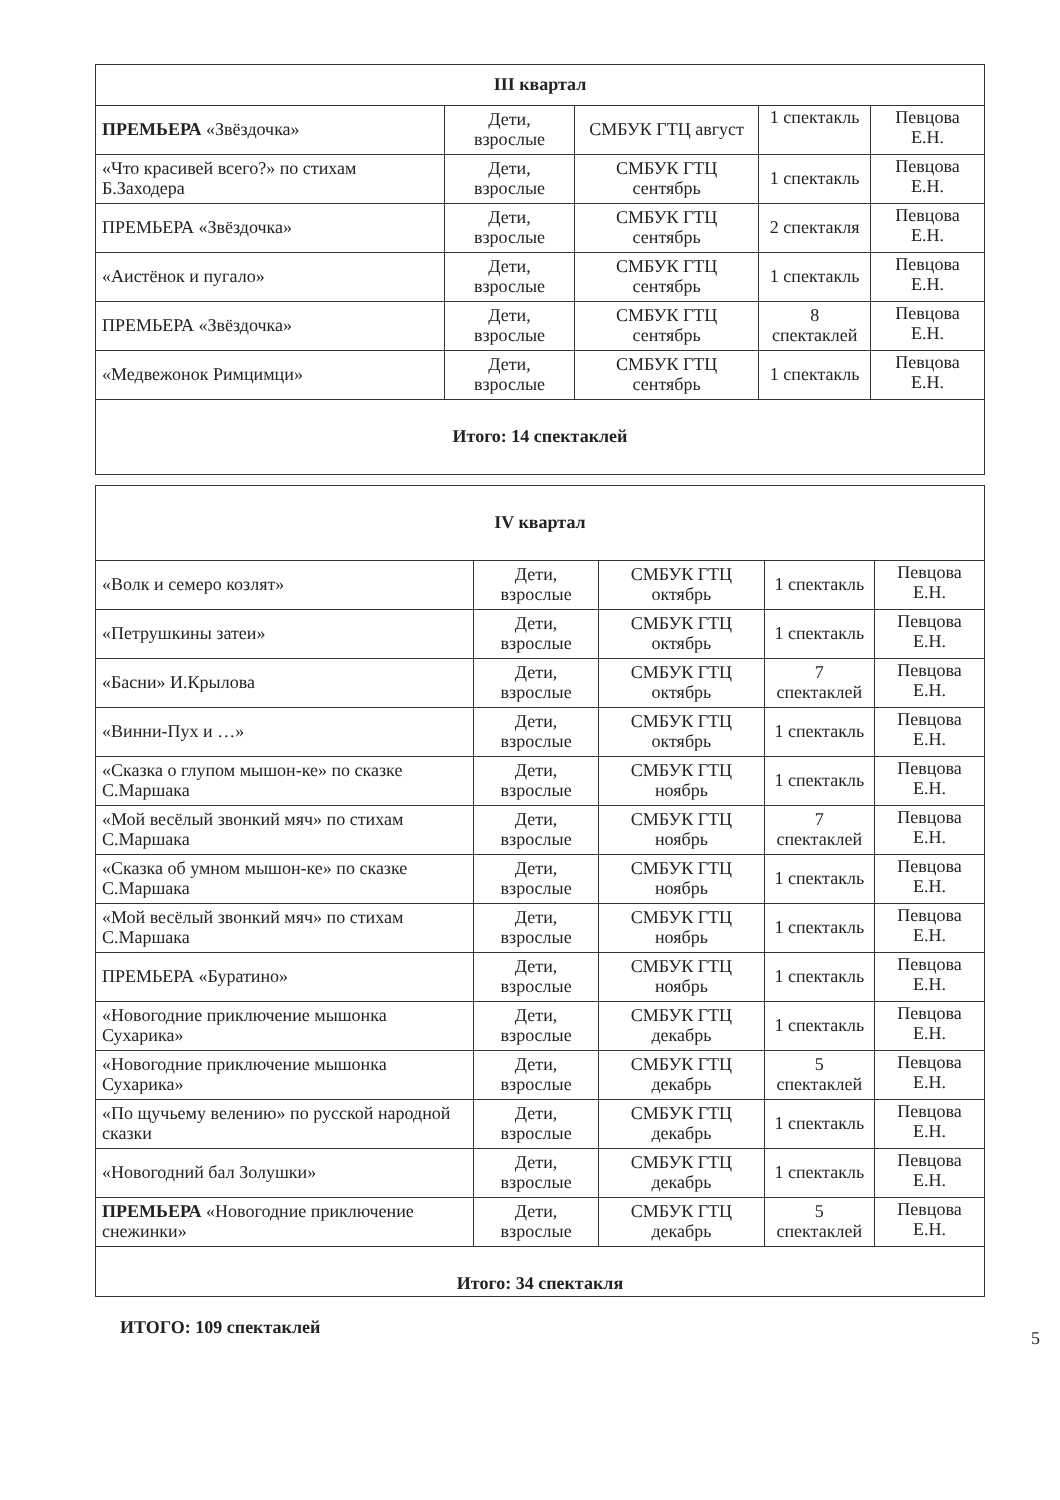| III квартал | | | | |
| --- | --- | --- | --- | --- |
| ПРЕМЬЕРА «Звёздочка» | Дети, взрослые | СМБУК ГТЦ август | 1 спектакль | Певцова Е.Н. |
| «Что красивей всего?» по стихам Б.Заходера | Дети, взрослые | СМБУК ГТЦ сентябрь | 1 спектакль | Певцова Е.Н. |
| ПРЕМЬЕРА «Звёздочка» | Дети, взрослые | СМБУК ГТЦ сентябрь | 2 спектакля | Певцова Е.Н. |
| «Аистёнок и пугало» | Дети, взрослые | СМБУК ГТЦ сентябрь | 1 спектакль | Певцова Е.Н. |
| ПРЕМЬЕРА «Звёздочка» | Дети, взрослые | СМБУК ГТЦ сентябрь | 8 спектаклей | Певцова Е.Н. |
| «Медвежонок Римцимци» | Дети, взрослые | СМБУК ГТЦ сентябрь | 1 спектакль | Певцова Е.Н. |
| Итого: 14 спектаклей | | | | |
| IV квартал | | | | |
| --- | --- | --- | --- | --- |
| «Волк и семеро козлят» | Дети, взрослые | СМБУК ГТЦ октябрь | 1 спектакль | Певцова Е.Н. |
| «Петрушкины затеи» | Дети, взрослые | СМБУК ГТЦ октябрь | 1 спектакль | Певцова Е.Н. |
| «Басни» И.Крылова | Дети, взрослые | СМБУК ГТЦ октябрь | 7 спектаклей | Певцова Е.Н. |
| «Винни-Пух и …» | Дети, взрослые | СМБУК ГТЦ октябрь | 1 спектакль | Певцова Е.Н. |
| «Сказка о глупом мышон-ке» по сказке С.Маршака | Дети, взрослые | СМБУК ГТЦ ноябрь | 1 спектакль | Певцова Е.Н. |
| «Мой весёлый звонкий мяч» по стихам С.Маршака | Дети, взрослые | СМБУК ГТЦ ноябрь | 7 спектаклей | Певцова Е.Н. |
| «Сказка об умном мышон-ке» по сказке С.Маршака | Дети, взрослые | СМБУК ГТЦ ноябрь | 1 спектакль | Певцова Е.Н. |
| «Мой весёлый звонкий мяч» по стихам С.Маршака | Дети, взрослые | СМБУК ГТЦ ноябрь | 1 спектакль | Певцова Е.Н. |
| ПРЕМЬЕРА «Буратино» | Дети, взрослые | СМБУК ГТЦ ноябрь | 1 спектакль | Певцова Е.Н. |
| «Новогодние приключение мышонка Сухарика» | Дети, взрослые | СМБУК ГТЦ декабрь | 1 спектакль | Певцова Е.Н. |
| «Новогодние приключение мышонка Сухарика» | Дети, взрослые | СМБУК ГТЦ декабрь | 5 спектаклей | Певцова Е.Н. |
| «По щучьему велению» по русской народной сказки | Дети, взрослые | СМБУК ГТЦ декабрь | 1 спектакль | Певцова Е.Н. |
| «Новогодний бал Золушки» | Дети, взрослые | СМБУК ГТЦ декабрь | 1 спектакль | Певцова Е.Н. |
| ПРЕМЬЕРА «Новогодние приключение снежинки» | Дети, взрослые | СМБУК ГТЦ декабрь | 5 спектаклей | Певцова Е.Н. |
| Итого: 34 спектакля | | | | |
ИТОГО: 109 спектаклей
5